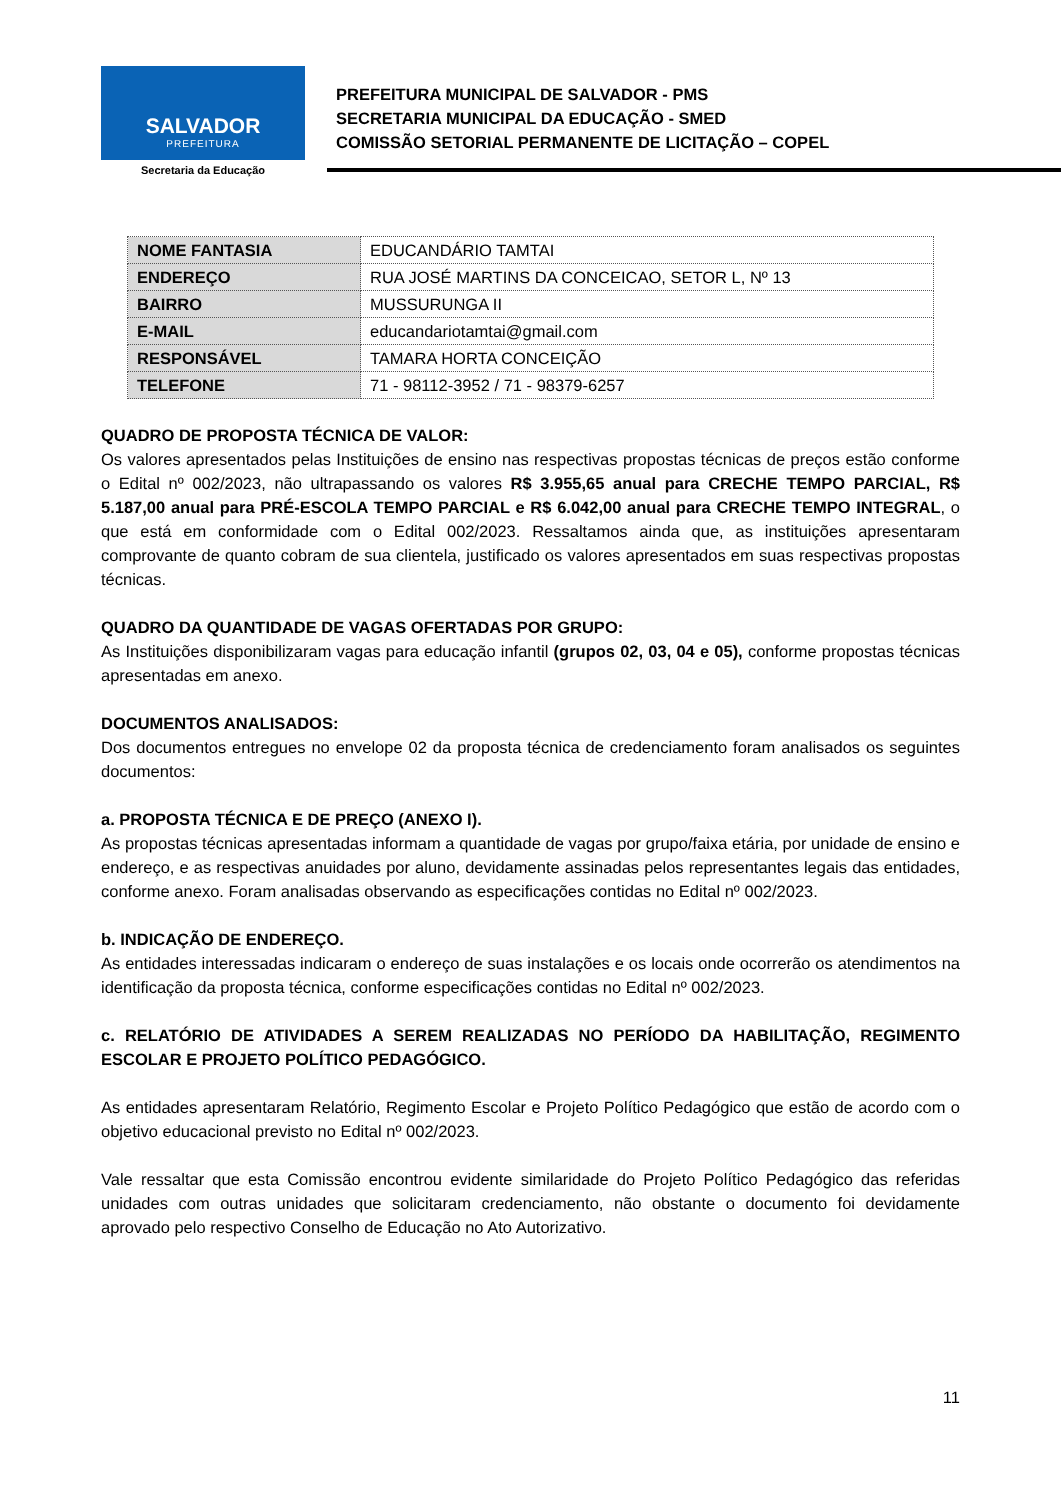SALVADOR
PREFEITURA
Secretaria da Educação
PREFEITURA MUNICIPAL DE SALVADOR - PMS
SECRETARIA MUNICIPAL DA EDUCAÇÃO - SMED
COMISSÃO SETORIAL PERMANENTE DE LICITAÇÃO – COPEL
| NOME FANTASIA | EDUCANDÁRIO TAMTAI |
| ENDEREÇO | RUA JOSÉ MARTINS DA CONCEICAO, SETOR L, Nº 13 |
| BAIRRO | MUSSURUNGA II |
| E-MAIL | educandariotamtai@gmail.com |
| RESPONSÁVEL | TAMARA HORTA CONCEIÇÃO |
| TELEFONE | 71 - 98112-3952 / 71 - 98379-6257 |
QUADRO DE PROPOSTA TÉCNICA DE VALOR:
Os valores apresentados pelas Instituições de ensino nas respectivas propostas técnicas de preços estão conforme o Edital nº 002/2023, não ultrapassando os valores R$ 3.955,65 anual para CRECHE TEMPO PARCIAL, R$ 5.187,00 anual para PRÉ-ESCOLA TEMPO PARCIAL e R$ 6.042,00 anual para CRECHE TEMPO INTEGRAL, o que está em conformidade com o Edital 002/2023. Ressaltamos ainda que, as instituições apresentaram comprovante de quanto cobram de sua clientela, justificado os valores apresentados em suas respectivas propostas técnicas.
QUADRO DA QUANTIDADE DE VAGAS OFERTADAS POR GRUPO:
As Instituições disponibilizaram vagas para educação infantil (grupos 02, 03, 04 e 05), conforme propostas técnicas apresentadas em anexo.
DOCUMENTOS ANALISADOS:
Dos documentos entregues no envelope 02 da proposta técnica de credenciamento foram analisados os seguintes documentos:
a. PROPOSTA TÉCNICA E DE PREÇO (ANEXO I).
As propostas técnicas apresentadas informam a quantidade de vagas por grupo/faixa etária, por unidade de ensino e endereço, e as respectivas anuidades por aluno, devidamente assinadas pelos representantes legais das entidades, conforme anexo. Foram analisadas observando as especificações contidas no Edital nº 002/2023.
b. INDICAÇÃO DE ENDEREÇO.
As entidades interessadas indicaram o endereço de suas instalações e os locais onde ocorrerão os atendimentos na identificação da proposta técnica, conforme especificações contidas no Edital nº 002/2023.
c. RELATÓRIO DE ATIVIDADES A SEREM REALIZADAS NO PERÍODO DA HABILITAÇÃO, REGIMENTO ESCOLAR E PROJETO POLÍTICO PEDAGÓGICO.
As entidades apresentaram Relatório, Regimento Escolar e Projeto Político Pedagógico que estão de acordo com o objetivo educacional previsto no Edital nº 002/2023.
Vale ressaltar que esta Comissão encontrou evidente similaridade do Projeto Político Pedagógico das referidas unidades com outras unidades que solicitaram credenciamento, não obstante o documento foi devidamente aprovado pelo respectivo Conselho de Educação no Ato Autorizativo.
11